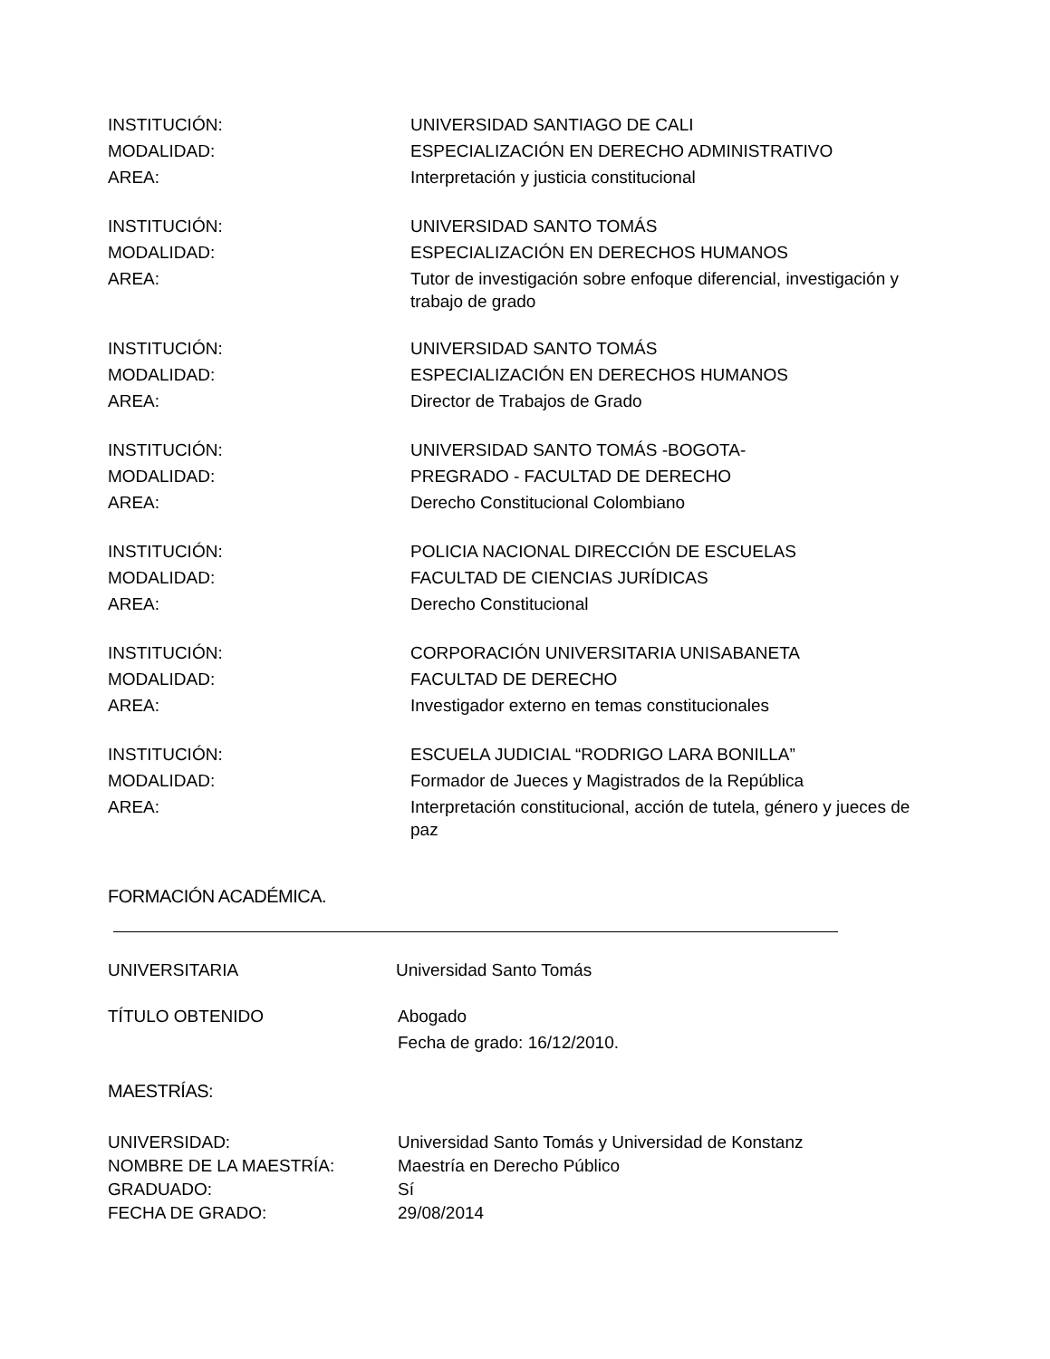INSTITUCIÓN: UNIVERSIDAD SANTIAGO DE CALI
MODALIDAD: ESPECIALIZACIÓN EN DERECHO ADMINISTRATIVO
AREA: Interpretación y justicia constitucional
INSTITUCIÓN: UNIVERSIDAD SANTO TOMÁS
MODALIDAD: ESPECIALIZACIÓN EN DERECHOS HUMANOS
AREA:
Tutor de investigación sobre enfoque diferencial, investigación y trabajo de grado
INSTITUCIÓN: UNIVERSIDAD SANTO TOMÁS
MODALIDAD: ESPECIALIZACIÓN EN DERECHOS HUMANOS
AREA: Director de Trabajos de Grado
INSTITUCIÓN: UNIVERSIDAD SANTO TOMÁS -BOGOTA-
MODALIDAD: PREGRADO - FACULTAD DE DERECHO
AREA: Derecho Constitucional Colombiano
INSTITUCIÓN: POLICIA NACIONAL DIRECCIÓN DE ESCUELAS
MODALIDAD: FACULTAD DE CIENCIAS JURÍDICAS
AREA: Derecho Constitucional
INSTITUCIÓN: CORPORACIÓN UNIVERSITARIA UNISABANETA
MODALIDAD: FACULTAD DE DERECHO
AREA: Investigador externo en temas constitucionales
INSTITUCIÓN: ESCUELA JUDICIAL “RODRIGO LARA BONILLA”
MODALIDAD: Formador de Jueces y Magistrados de la República
AREA:
Interpretación constitucional, acción de tutela, género y jueces de paz
FORMACIÓN ACADÉMICA.
UNIVERSITARIA Universidad Santo Tomás
TÍTULO OBTENIDO Abogado
Fecha de grado: 16/12/2010.
MAESTRÍAS:
UNIVERSIDAD: Universidad Santo Tomás y Universidad de Konstanz
NOMBRE DE LA MAESTRÍA: Maestría en Derecho Público
GRADUADO: Sí
FECHA DE GRADO: 29/08/2014